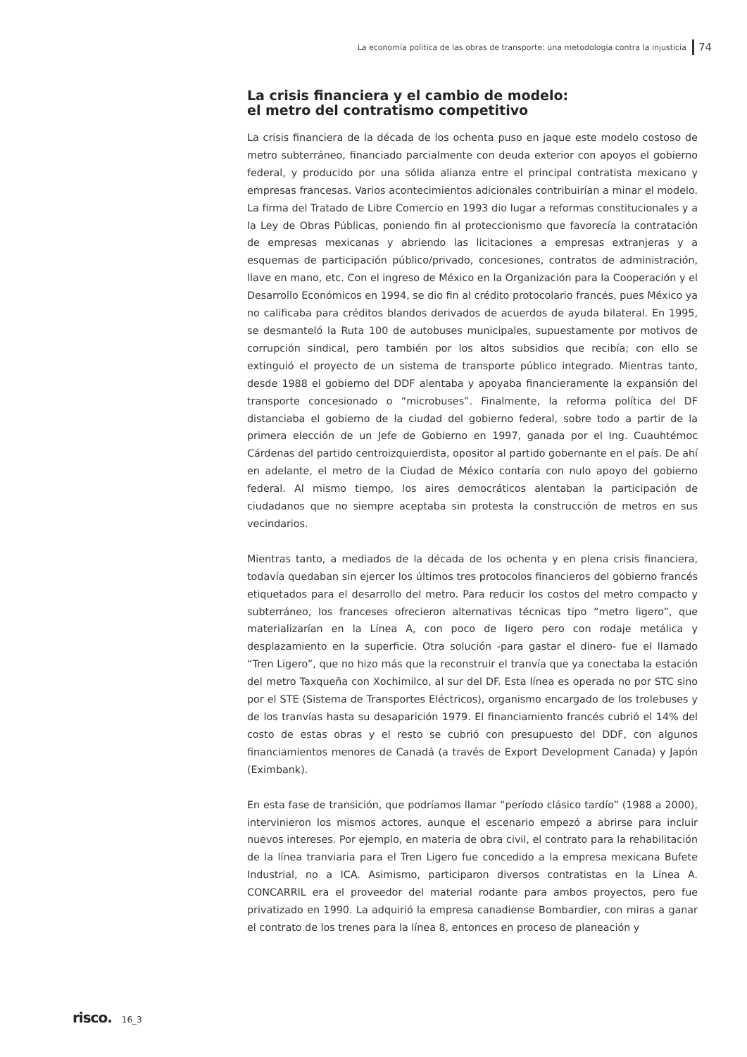La economía política de las obras de transporte: una metodología contra la injusticia 74
La crisis financiera y el cambio de modelo:
el metro del contratismo competitivo
La crisis financiera de la década de los ochenta puso en jaque este modelo costoso de metro subterráneo, financiado parcialmente con deuda exterior con apoyos el gobierno federal, y producido por una sólida alianza entre el principal contratista mexicano y empresas francesas. Varios acontecimientos adicionales contribuirían a minar el modelo. La firma del Tratado de Libre Comercio en 1993 dio lugar a reformas constitucionales y a la Ley de Obras Públicas, poniendo fin al proteccionismo que favorecía la contratación de empresas mexicanas y abriendo las licitaciones a empresas extranjeras y a esquemas de participación público/privado, concesiones, contratos de administración, llave en mano, etc. Con el ingreso de México en la Organización para la Cooperación y el Desarrollo Económicos en 1994, se dio fin al crédito protocolario francés, pues México ya no calificaba para créditos blandos derivados de acuerdos de ayuda bilateral. En 1995, se desmanteló la Ruta 100 de autobuses municipales, supuestamente por motivos de corrupción sindical, pero también por los altos subsidios que recibía; con ello se extinguió el proyecto de un sistema de transporte público integrado. Mientras tanto, desde 1988 el gobierno del DDF alentaba y apoyaba financieramente la expansión del transporte concesionado o “microbuses”. Finalmente, la reforma política del DF distanciaba el gobierno de la ciudad del gobierno federal, sobre todo a partir de la primera elección de un Jefe de Gobierno en 1997, ganada por el Ing. Cuauhtémoc Cárdenas del partido centroizquierdista, opositor al partido gobernante en el país. De ahí en adelante, el metro de la Ciudad de México contaría con nulo apoyo del gobierno federal. Al mismo tiempo, los aires democráticos alentaban la participación de ciudadanos que no siempre aceptaba sin protesta la construcción de metros en sus vecindarios.
Mientras tanto, a mediados de la década de los ochenta y en plena crisis financiera, todavía quedaban sin ejercer los últimos tres protocolos financieros del gobierno francés etiquetados para el desarrollo del metro. Para reducir los costos del metro compacto y subterráneo, los franceses ofrecieron alternativas técnicas tipo “metro ligero”, que materializarían en la Línea A, con poco de ligero pero con rodaje metálica y desplazamiento en la superficie. Otra solución -para gastar el dinero- fue el llamado “Tren Ligero”, que no hizo más que la reconstruir el tranvía que ya conectaba la estación del metro Taxqueña con Xochimilco, al sur del DF. Esta línea es operada no por STC sino por el STE (Sistema de Transportes Eléctricos), organismo encargado de los trolebuses y de los tranvías hasta su desaparición 1979. El financiamiento francés cubrió el 14% del costo de estas obras y el resto se cubrió con presupuesto del DDF, con algunos financiamientos menores de Canadá (a través de Export Development Canada) y Japón (Eximbank).
En esta fase de transición, que podríamos llamar “período clásico tardío” (1988 a 2000), intervinieron los mismos actores, aunque el escenario empezó a abrirse para incluir nuevos intereses. Por ejemplo, en materia de obra civil, el contrato para la rehabilitación de la línea tranviaria para el Tren Ligero fue concedido a la empresa mexicana Bufete Industrial, no a ICA. Asimismo, participaron diversos contratistas en la Línea A. CONCARRIL era el proveedor del material rodante para ambos proyectos, pero fue privatizado en 1990. La adquirió la empresa canadiense Bombardier, con miras a ganar el contrato de los trenes para la línea 8, entonces en proceso de planeación y
risco. 16_3